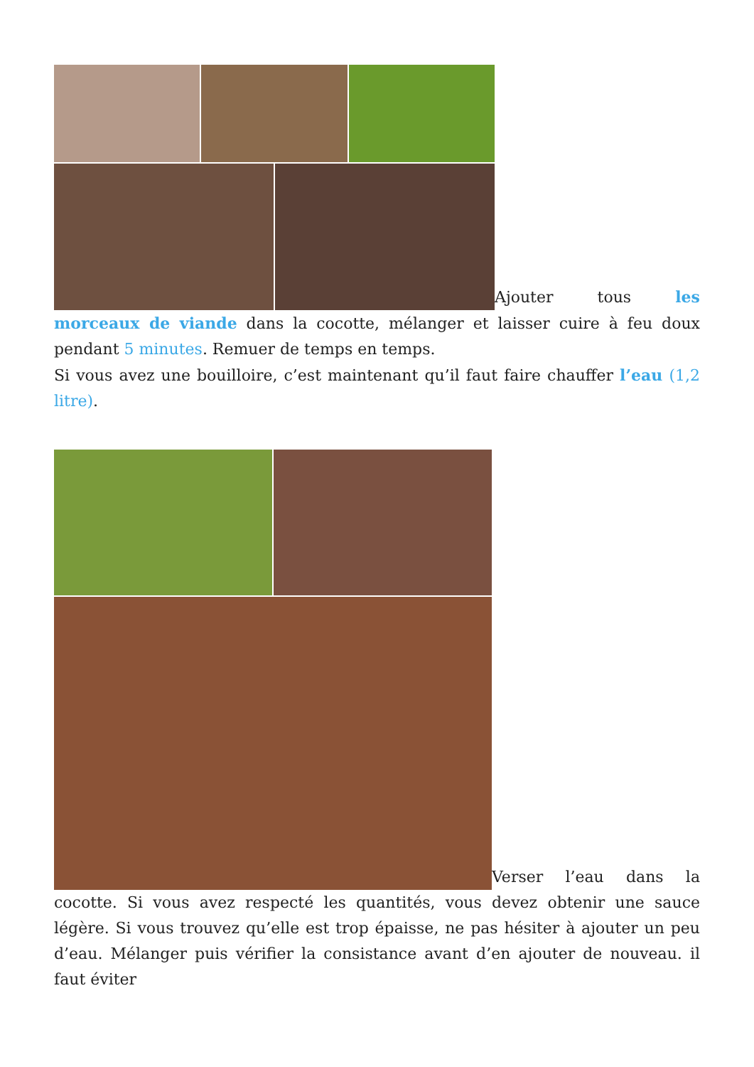Ajouter tous les morceaux de viande dans la cocotte, mélanger et laisser cuire à feu doux pendant 5 minutes. Remuer de temps en temps.
Si vous avez une bouilloire, c’est maintenant qu’il faut faire chauffer l’eau (1,2 litre).
Verser l’eau dans la cocotte. Si vous avez respecté les quantités, vous devez obtenir une sauce légère. Si vous trouvez qu’elle est trop épaisse, ne pas hésiter à ajouter un peu d’eau. Mélanger puis vérifier la consistance avant d’en ajouter de nouveau. il faut éviter